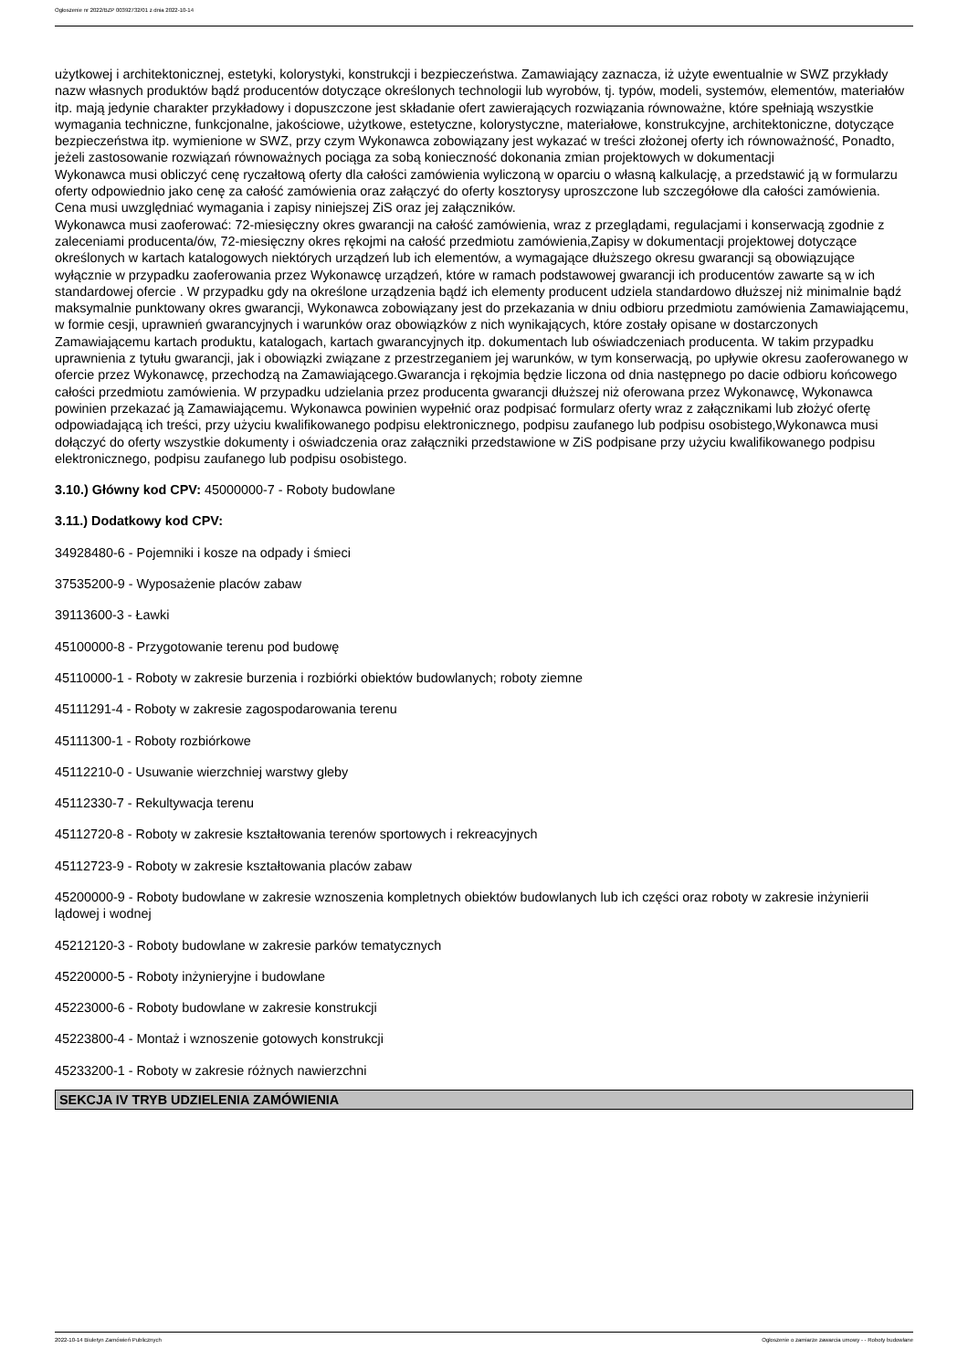Ogłoszenie nr 2022/BZP 00392732/01 z dnia 2022-10-14
użytkowej i architektonicznej, estetyki, kolorystyki, konstrukcji i bezpieczeństwa. Zamawiający zaznacza, iż użyte ewentualnie w SWZ przykłady nazw własnych produktów bądź producentów dotyczące określonych technologii lub wyrobów, tj. typów, modeli, systemów, elementów, materiałów itp. mają jedynie charakter przykładowy i dopuszczone jest składanie ofert zawierających rozwiązania równoważne, które spełniają wszystkie wymagania techniczne, funkcjonalne, jakościowe, użytkowe, estetyczne, kolorystyczne, materiałowe, konstrukcyjne, architektoniczne, dotyczące bezpieczeństwa itp. wymienione w SWZ, przy czym Wykonawca zobowiązany jest wykazać w treści złożonej oferty ich równoważność, Ponadto, jeżeli zastosowanie rozwiązań równoważnych pociąga za sobą konieczność dokonania zmian projektowych w dokumentacji
Wykonawca musi obliczyć cenę ryczałtową oferty dla całości zamówienia wyliczoną w oparciu o własną kalkulację, a przedstawić ją w formularzu oferty odpowiednio jako cenę za całość zamówienia oraz załączyć do oferty kosztorysy uproszczone lub szczegółowe dla całości zamówienia. Cena musi uwzględniać wymagania i zapisy niniejszej ZiS oraz jej załączników.
Wykonawca musi zaoferować: 72-miesięczny okres gwarancji na całość zamówienia, wraz z przeglądami, regulacjami i konserwacją zgodnie z zaleceniami producenta/ów, 72-miesięczny okres rękojmi na całość przedmiotu zamówienia,Zapisy w dokumentacji projektowej dotyczące określonych w kartach katalogowych niektórych urządzeń lub ich elementów, a wymagające dłuższego okresu gwarancji są obowiązujące wyłącznie w przypadku zaoferowania przez Wykonawcę urządzeń, które w ramach podstawowej gwarancji ich producentów zawarte są w ich standardowej ofercie . W przypadku gdy na określone urządzenia bądź ich elementy producent udziela standardowo dłuższej niż minimalnie bądź maksymalnie punktowany okres gwarancji, Wykonawca zobowiązany jest do przekazania w dniu odbioru przedmiotu zamówienia Zamawiającemu, w formie cesji, uprawnień gwarancyjnych i warunków oraz obowiązków z nich wynikających, które zostały opisane w dostarczonych Zamawiającemu kartach produktu, katalogach, kartach gwarancyjnych itp. dokumentach lub oświadczeniach producenta. W takim przypadku uprawnienia z tytułu gwarancji, jak i obowiązki związane z przestrzeganiem jej warunków, w tym konserwacją, po upływie okresu zaoferowanego w ofercie przez Wykonawcę, przechodzą na Zamawiającego.Gwarancja i rękojmia będzie liczona od dnia następnego po dacie odbioru końcowego całości przedmiotu zamówienia. W przypadku udzielania przez producenta gwarancji dłuższej niż oferowana przez Wykonawcę, Wykonawca powinien przekazać ją Zamawiającemu. Wykonawca powinien wypełnić oraz podpisać formularz oferty wraz z załącznikami lub złożyć ofertę odpowiadającą ich treści, przy użyciu kwalifikowanego podpisu elektronicznego, podpisu zaufanego lub podpisu osobistego,Wykonawca musi dołączyć do oferty wszystkie dokumenty i oświadczenia oraz załączniki przedstawione w ZiS podpisane przy użyciu kwalifikowanego podpisu elektronicznego, podpisu zaufanego lub podpisu osobistego.
3.10.) Główny kod CPV: 45000000-7 - Roboty budowlane
3.11.) Dodatkowy kod CPV:
34928480-6 - Pojemniki i kosze na odpady i śmieci
37535200-9 - Wyposażenie placów zabaw
39113600-3 - Ławki
45100000-8 - Przygotowanie terenu pod budowę
45110000-1 - Roboty w zakresie burzenia i rozbiórki obiektów budowlanych; roboty ziemne
45111291-4 - Roboty w zakresie zagospodarowania terenu
45111300-1 - Roboty rozbiórkowe
45112210-0 - Usuwanie wierzchniej warstwy gleby
45112330-7 - Rekultywacja terenu
45112720-8 - Roboty w zakresie kształtowania terenów sportowych i rekreacyjnych
45112723-9 - Roboty w zakresie kształtowania placów zabaw
45200000-9 - Roboty budowlane w zakresie wznoszenia kompletnych obiektów budowlanych lub ich części oraz roboty w zakresie inżynierii lądowej i wodnej
45212120-3 - Roboty budowlane w zakresie parków tematycznych
45220000-5 - Roboty inżynieryjne i budowlane
45223000-6 - Roboty budowlane w zakresie konstrukcji
45223800-4 - Montaż i wznoszenie gotowych konstrukcji
45233200-1 - Roboty w zakresie różnych nawierzchni
SEKCJA IV TRYB UDZIELENIA ZAMÓWIENIA
2022-10-14 Biuletyn Zamówień Publicznych Ogłoszenie o zamiarze zawarcia umowy - - Roboty budowlane